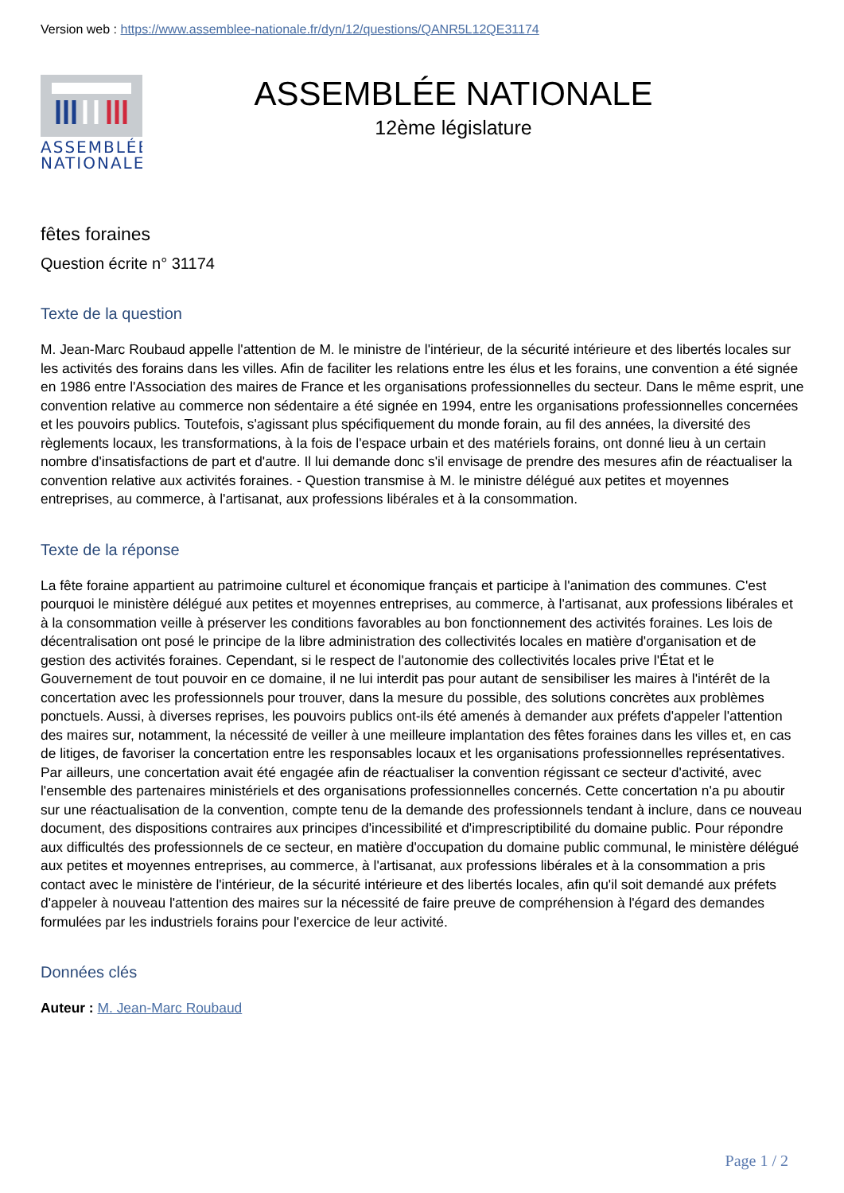Version web : https://www.assemblee-nationale.fr/dyn/12/questions/QANR5L12QE31174
ASSEMBLÉE
NATIONALE
ASSEMBLÉE NATIONALE
12ème législature
fêtes foraines
Question écrite n° 31174
Texte de la question
M. Jean-Marc Roubaud appelle l'attention de M. le ministre de l'intérieur, de la sécurité intérieure et des libertés locales sur les activités des forains dans les villes. Afin de faciliter les relations entre les élus et les forains, une convention a été signée en 1986 entre l'Association des maires de France et les organisations professionnelles du secteur. Dans le même esprit, une convention relative au commerce non sédentaire a été signée en 1994, entre les organisations professionnelles concernées et les pouvoirs publics. Toutefois, s'agissant plus spécifiquement du monde forain, au fil des années, la diversité des règlements locaux, les transformations, à la fois de l'espace urbain et des matériels forains, ont donné lieu à un certain nombre d'insatisfactions de part et d'autre. Il lui demande donc s'il envisage de prendre des mesures afin de réactualiser la convention relative aux activités foraines. - Question transmise à M. le ministre délégué aux petites et moyennes entreprises, au commerce, à l'artisanat, aux professions libérales et à la consommation.
Texte de la réponse
La fête foraine appartient au patrimoine culturel et économique français et participe à l'animation des communes. C'est pourquoi le ministère délégué aux petites et moyennes entreprises, au commerce, à l'artisanat, aux professions libérales et à la consommation veille à préserver les conditions favorables au bon fonctionnement des activités foraines. Les lois de décentralisation ont posé le principe de la libre administration des collectivités locales en matière d'organisation et de gestion des activités foraines. Cependant, si le respect de l'autonomie des collectivités locales prive l'État et le Gouvernement de tout pouvoir en ce domaine, il ne lui interdit pas pour autant de sensibiliser les maires à l'intérêt de la concertation avec les professionnels pour trouver, dans la mesure du possible, des solutions concrètes aux problèmes ponctuels. Aussi, à diverses reprises, les pouvoirs publics ont-ils été amenés à demander aux préfets d'appeler l'attention des maires sur, notamment, la nécessité de veiller à une meilleure implantation des fêtes foraines dans les villes et, en cas de litiges, de favoriser la concertation entre les responsables locaux et les organisations professionnelles représentatives. Par ailleurs, une concertation avait été engagée afin de réactualiser la convention régissant ce secteur d'activité, avec l'ensemble des partenaires ministériels et des organisations professionnelles concernés. Cette concertation n'a pu aboutir sur une réactualisation de la convention, compte tenu de la demande des professionnels tendant à inclure, dans ce nouveau document, des dispositions contraires aux principes d'incessibilité et d'imprescriptibilité du domaine public. Pour répondre aux difficultés des professionnels de ce secteur, en matière d'occupation du domaine public communal, le ministère délégué aux petites et moyennes entreprises, au commerce, à l'artisanat, aux professions libérales et à la consommation a pris contact avec le ministère de l'intérieur, de la sécurité intérieure et des libertés locales, afin qu'il soit demandé aux préfets d'appeler à nouveau l'attention des maires sur la nécessité de faire preuve de compréhension à l'égard des demandes formulées par les industriels forains pour l'exercice de leur activité.
Données clés
Auteur : M. Jean-Marc Roubaud
Page 1 / 2